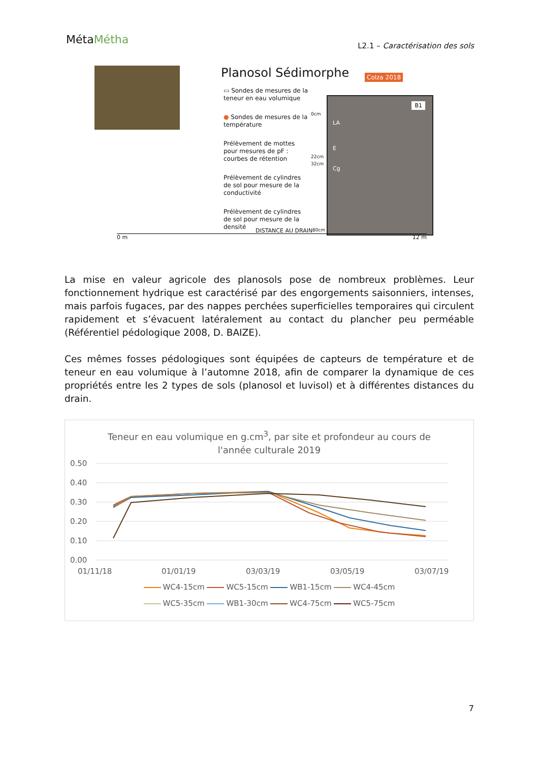MétaMétha
L2.1 – Caractérisation des sols
Planosol Sédimorphe Colza 2018
▭ Sondes de mesures de la teneur en eau volumique
● Sondes de mesures de la température
Prélèvement de mottes pour mesures de pF : courbes de rétention
Prélèvement de cylindres de sol pour mesure de la conductivité
Prélèvement de cylindres de sol pour mesure de la densité
0cm
22cm
32cm
B1
LA
E
Cg
80cm
DISTANCE AU DRAIN
0 m 12 m
La mise en valeur agricole des planosols pose de nombreux problèmes. Leur fonctionnement hydrique est caractérisé par des engorgements saisonniers, intenses, mais parfois fugaces, par des nappes perchées superficielles temporaires qui circulent rapidement et s’évacuent latéralement au contact du plancher peu perméable (Référentiel pédologique 2008, D. BAIZE).
Ces mêmes fosses pédologiques sont équipées de capteurs de température et de teneur en eau volumique à l’automne 2018, afin de comparer la dynamique de ces propriétés entre les 2 types de sols (planosol et luvisol) et à différentes distances du drain.
Teneur en eau volumique en g.cm<sup>3</sup>, par site et profondeur au cours de
l'année culturale 2019
0.50
0.40
0.30
0.20
0.10
0.00
01/11/18
01/01/19
03/03/19
03/05/19
03/07/19
WC4-15cm WC5-15cm WB1-15cm WC4-45cm
WC5-35cm WB1-30cm WC4-75cm WC5-75cm
7